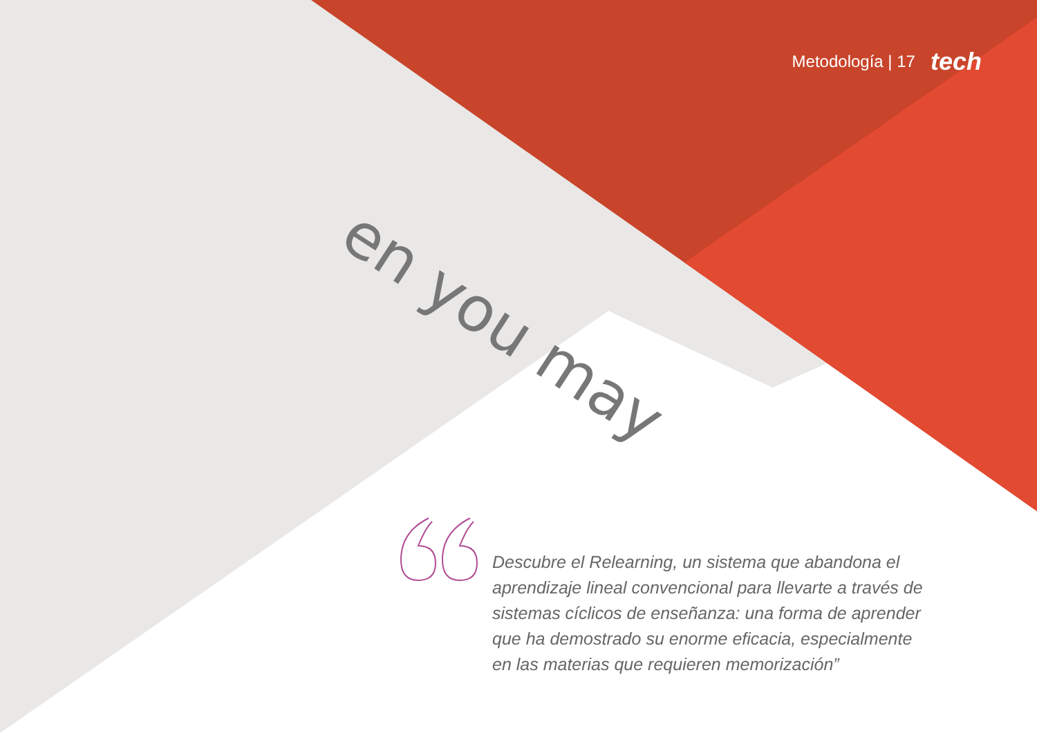en you may
Metodología | 17 tech
Descubre el Relearning, un sistema que abandona el aprendizaje lineal convencional para llevarte a través de sistemas cíclicos de enseñanza: una forma de aprender que ha demostrado su enorme eficacia, especialmente en las materias que requieren memorización”